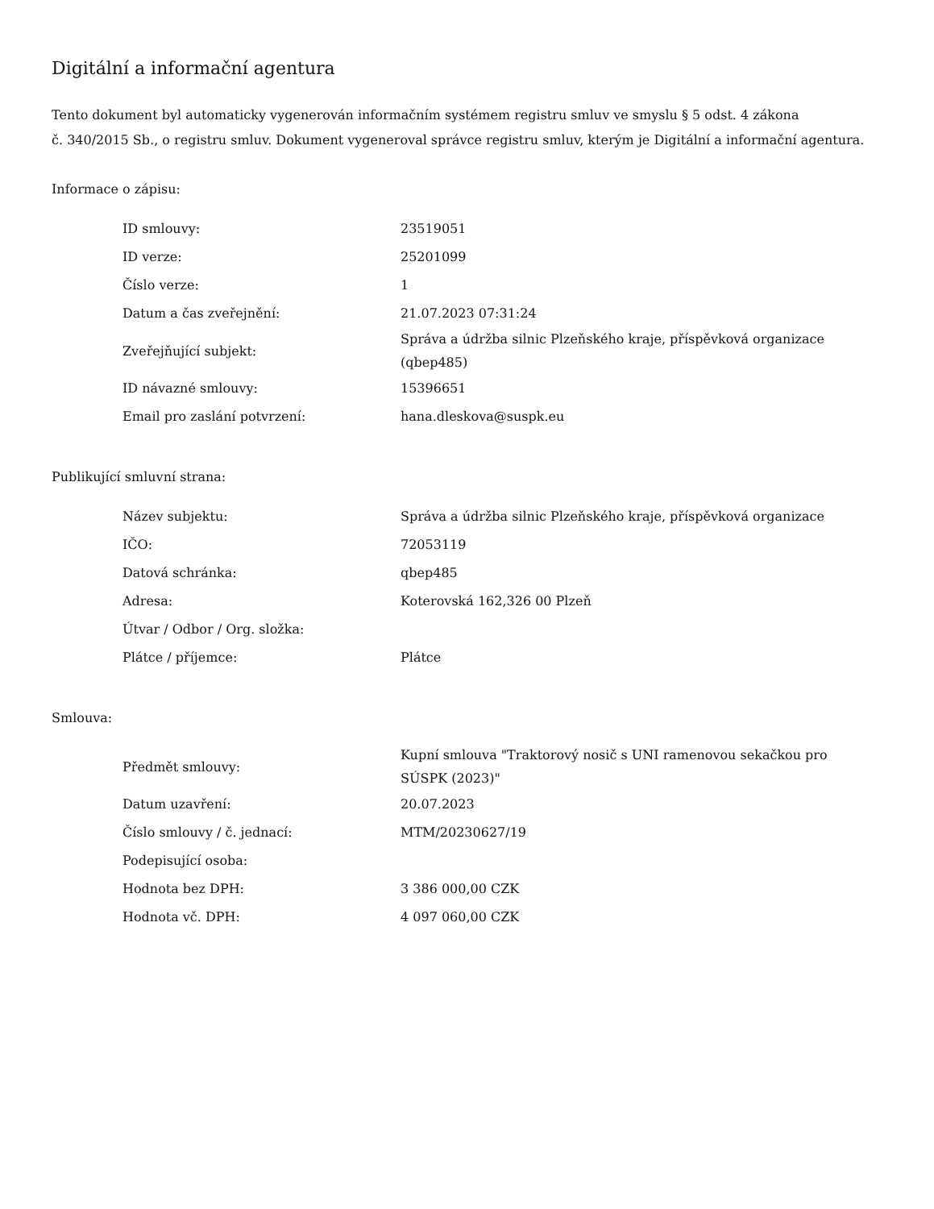Digitální a informační agentura
Tento dokument byl automaticky vygenerován informačním systémem registru smluv ve smyslu § 5 odst. 4 zákona
č. 340/2015 Sb., o registru smluv. Dokument vygeneroval správce registru smluv, kterým je Digitální a informační agentura.
Informace o zápisu:
| ID smlouvy: | 23519051 |
| ID verze: | 25201099 |
| Číslo verze: | 1 |
| Datum a čas zveřejnění: | 21.07.2023 07:31:24 |
| Zveřejňující subjekt: | Správa a údržba silnic Plzeňského kraje, příspěvková organizace (qbep485) |
| ID návazné smlouvy: | 15396651 |
| Email pro zaslání potvrzení: | hana.dleskova@suspk.eu |
Publikující smluvní strana:
| Název subjektu: | Správa a údržba silnic Plzeňského kraje, příspěvková organizace |
| IČO: | 72053119 |
| Datová schránka: | qbep485 |
| Adresa: | Koterovská 162,326 00 Plzeň |
| Útvar / Odbor / Org. složka: | |
| Plátce / příjemce: | Plátce |
Smlouva:
| Předmět smlouvy: | Kupní smlouva "Traktorový nosič s UNI ramenovou sekačkou pro SÚSPK (2023)" |
| Datum uzavření: | 20.07.2023 |
| Číslo smlouvy / č. jednací: | MTM/20230627/19 |
| Podepisující osoba: | |
| Hodnota bez DPH: | 3 386 000,00 CZK |
| Hodnota vč. DPH: | 4 097 060,00 CZK |